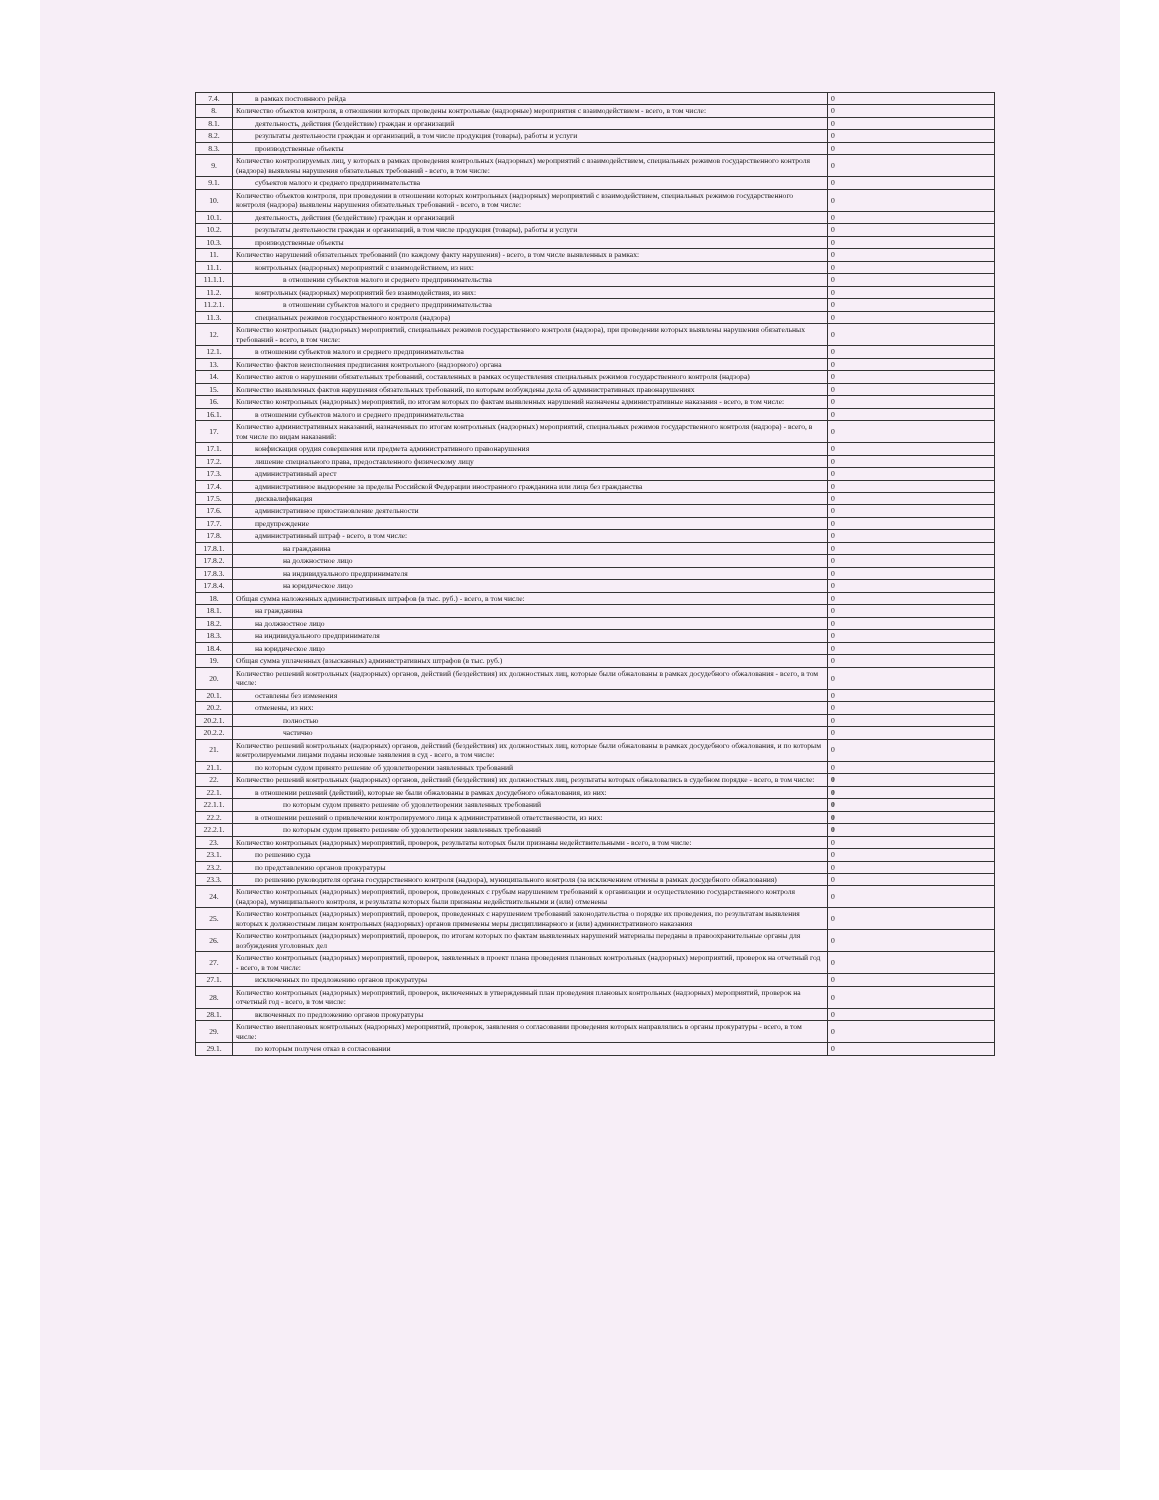| 7.4. | в рамках постоянного рейда | 0 |
| 8. | Количество объектов контроля, в отношении которых проведены контрольные (надзорные) мероприятия с взаимодействием - всего, в том числе: | 0 |
| 8.1. | деятельность, действия (бездействие) граждан и организаций | 0 |
| 8.2. | результаты деятельности граждан и организаций, в том числе продукция (товары), работы и услуги | 0 |
| 8.3. | производственные объекты | 0 |
| 9. | Количество контролируемых лиц, у которых в рамках проведения контрольных (надзорных) мероприятий с взаимодействием, специальных режимов государственного контроля (надзора) выявлены нарушения обязательных требований - всего, в том числе: | 0 |
| 9.1. | субъектов малого и среднего предпринимательства | 0 |
| 10. | Количество объектов контроля, при проведении в отношении которых контрольных (надзорных) мероприятий с взаимодействием, специальных режимов государственного контроля (надзора) выявлены нарушения обязательных требований - всего, в том числе: | 0 |
| 10.1. | деятельность, действия (бездействие) граждан и организаций | 0 |
| 10.2. | результаты деятельности граждан и организаций, в том числе продукция (товары), работы и услуги | 0 |
| 10.3. | производственные объекты | 0 |
| 11. | Количество нарушений обязательных требований (по каждому факту нарушения) - всего, в том числе выявленных в рамках: | 0 |
| 11.1. | контрольных (надзорных) мероприятий с взаимодействием, из них: | 0 |
| 11.1.1. | в отношении субъектов малого и среднего предпринимательства | 0 |
| 11.2. | контрольных (надзорных) мероприятий без взаимодействия, из них: | 0 |
| 11.2.1. | в отношении субъектов малого и среднего предпринимательства | 0 |
| 11.3. | специальных режимов государственного контроля (надзора) | 0 |
| 12. | Количество контрольных (надзорных) мероприятий, специальных режимов государственного контроля (надзора), при проведении которых выявлены нарушения обязательных требований - всего, в том числе: | 0 |
| 12.1. | в отношении субъектов малого и среднего предпринимательства | 0 |
| 13. | Количество фактов неисполнения предписания контрольного (надзорного) органа | 0 |
| 14. | Количество актов о нарушении обязательных требований, составленных в рамках осуществления специальных режимов государственного контроля (надзора) | 0 |
| 15. | Количество выявленных фактов нарушения обязательных требований, по которым возбуждены дела об административных правонарушениях | 0 |
| 16. | Количество контрольных (надзорных) мероприятий, по итогам которых по фактам выявленных нарушений назначены административные наказания - всего, в том числе: | 0 |
| 16.1. | в отношении субъектов малого и среднего предпринимательства | 0 |
| 17. | Количество административных наказаний, назначенных по итогам контрольных (надзорных) мероприятий, специальных режимов государственного контроля (надзора) - всего, в том числе по видам наказаний: | 0 |
| 17.1. | конфискация орудия совершения или предмета административного правонарушения | 0 |
| 17.2. | лишение специального права, предоставленного физическому лицу | 0 |
| 17.3. | административный арест | 0 |
| 17.4. | административное выдворение за пределы Российской Федерации иностранного гражданина или лица без гражданства | 0 |
| 17.5. | дисквалификация | 0 |
| 17.6. | административное приостановление деятельности | 0 |
| 17.7. | предупреждение | 0 |
| 17.8. | административный штраф - всего, в том числе: | 0 |
| 17.8.1. | на гражданина | 0 |
| 17.8.2. | на должностное лицо | 0 |
| 17.8.3. | на индивидуального предпринимателя | 0 |
| 17.8.4. | на юридическое лицо | 0 |
| 18. | Общая сумма наложенных административных штрафов (в тыс. руб.) - всего, в том числе: | 0 |
| 18.1. | на гражданина | 0 |
| 18.2. | на должностное лицо | 0 |
| 18.3. | на индивидуального предпринимателя | 0 |
| 18.4. | на юридическое лицо | 0 |
| 19. | Общая сумма уплаченных (взысканных) административных штрафов (в тыс. руб.) | 0 |
| 20. | Количество решений контрольных (надзорных) органов, действий (бездействия) их должностных лиц, которые были обжалованы в рамках досудебного обжалования - всего, в том числе: | 0 |
| 20.1. | оставлены без изменения | 0 |
| 20.2. | отменены, из них: | 0 |
| 20.2.1. | полностью | 0 |
| 20.2.2. | частично | 0 |
| 21. | Количество решений контрольных (надзорных) органов, действий (бездействия) их должностных лиц, которые были обжалованы в рамках досудебного обжалования, и по которым контролируемыми лицами поданы исковые заявления в суд - всего, в том числе: | 0 |
| 21.1. | по которым судом принято решение об удовлетворении заявленных требований | 0 |
| 22. | Количество решений контрольных (надзорных) органов, действий (бездействия) их должностных лиц, результаты которых обжаловались в судебном порядке - всего, в том числе: | 0 |
| 22.1. | в отношении решений (действий), которые не были обжалованы в рамках досудебного обжалования, из них: | 0 |
| 22.1.1. | по которым судом принято решение об удовлетворении заявленных требований | 0 |
| 22.2. | в отношении решений о привлечении контролируемого лица к административной ответственности, из них: | 0 |
| 22.2.1. | по которым судом принято решение об удовлетворении заявленных требований | 0 |
| 23. | Количество контрольных (надзорных) мероприятий, проверок, результаты которых были признаны недействительными - всего, в том числе: | 0 |
| 23.1. | по решению суда | 0 |
| 23.2. | по представлению органов прокуратуры | 0 |
| 23.3. | по решению руководителя органа государственного контроля (надзора), муниципального контроля (за исключением отмены в рамках досудебного обжалования) | 0 |
| 24. | Количество контрольных (надзорных) мероприятий, проверок, проведенных с грубым нарушением требований к организации и осуществлению государственного контроля (надзора), муниципального контроля, и результаты которых были признаны недействительными и (или) отменены | 0 |
| 25. | Количество контрольных (надзорных) мероприятий, проверок, проведенных с нарушением требований законодательства о порядке их проведения, по результатам выявления которых к должностным лицам контрольных (надзорных) органов применены меры дисциплинарного и (или) административного наказания | 0 |
| 26. | Количество контрольных (надзорных) мероприятий, проверок, по итогам которых по фактам выявленных нарушений материалы переданы в правоохранительные органы для возбуждения уголовных дел | 0 |
| 27. | Количество контрольных (надзорных) мероприятий, проверок, заявленных в проект плана проведения плановых контрольных (надзорных) мероприятий, проверок на отчетный год - всего, в том числе: | 0 |
| 27.1. | исключенных по предложению органов прокуратуры | 0 |
| 28. | Количество контрольных (надзорных) мероприятий, проверок, включенных в утвержденный план проведения плановых контрольных (надзорных) мероприятий, проверок на отчетный год - всего, в том числе: | 0 |
| 28.1. | включенных по предложению органов прокуратуры | 0 |
| 29. | Количество внеплановых контрольных (надзорных) мероприятий, проверок, заявления о согласовании проведения которых направлялись в органы прокуратуры - всего, в том числе: | 0 |
| 29.1. | по которым получен отказ в согласовании | 0 |